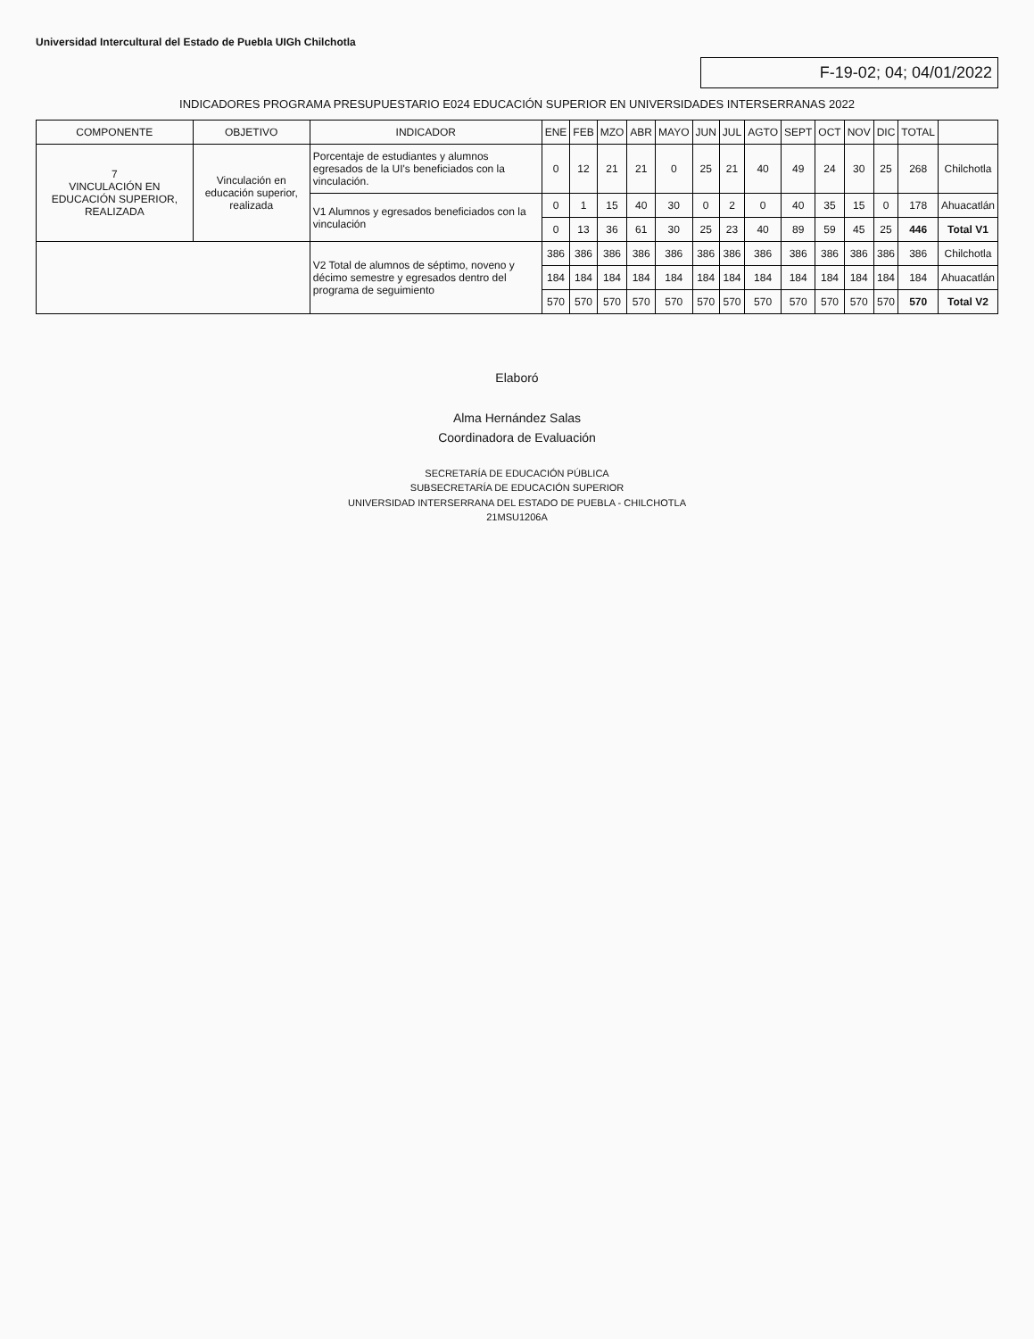Universidad Intercultural del Estado de Puebla UIGh Chilchotla
F-19-02; 04; 04/01/2022
INDICADORES PROGRAMA PRESUPUESTARIO E024 EDUCACIÓN SUPERIOR EN UNIVERSIDADES INTERSERRANAS 2022
| COMPONENTE | OBJETIVO | INDICADOR | ENE | FEB | MZO | ABR | MAYO | JUN | JUL | AGTO | SEPT | OCT | NOV | DIC | TOTAL | |
| --- | --- | --- | --- | --- | --- | --- | --- | --- | --- | --- | --- | --- | --- | --- | --- | --- |
| 7 VINCULACIÓN EN EDUCACIÓN SUPERIOR, REALIZADA | Vinculación en educación superior, realizada | Porcentaje de estudiantes y alumnos egresados de la UI's beneficiados con la vinculación. | 0 | 12 | 21 | 21 | 0 | 25 | 21 | 40 | 49 | 24 | 30 | 25 | 268 | Chilchotla |
| | | V1 Alumnos y egresados beneficiados con la vinculación | 0 | 1 | 15 | 40 | 30 | 0 | 2 | 0 | 40 | 35 | 15 | 0 | 178 | Ahuacatlán |
| | | | 0 | 13 | 36 | 61 | 30 | 25 | 23 | 40 | 89 | 59 | 45 | 25 | 446 | Total V1 |
| | | V2 Total de alumnos de séptimo, noveno y décimo semestre y egresados dentro del programa de seguimiento | 386 | 386 | 386 | 386 | 386 | 386 | 386 | 386 | 386 | 386 | 386 | 386 | 386 | Chilchotla |
| | | | 184 | 184 | 184 | 184 | 184 | 184 | 184 | 184 | 184 | 184 | 184 | 184 | 184 | Ahuacatlán |
| | | | 570 | 570 | 570 | 570 | 570 | 570 | 570 | 570 | 570 | 570 | 570 | 570 | 570 | Total V2 |
Elaboró
Alma Hernández Salas
Coordinadora de Evaluación
SECRETARÍA DE EDUCACIÓN PÚBLICA
SUBSECRETARÍA DE EDUCACIÓN SUPERIOR
UNIVERSIDAD INTERSERRANA DEL ESTADO DE PUEBLA - CHILCHOTLA
21MSU1206A